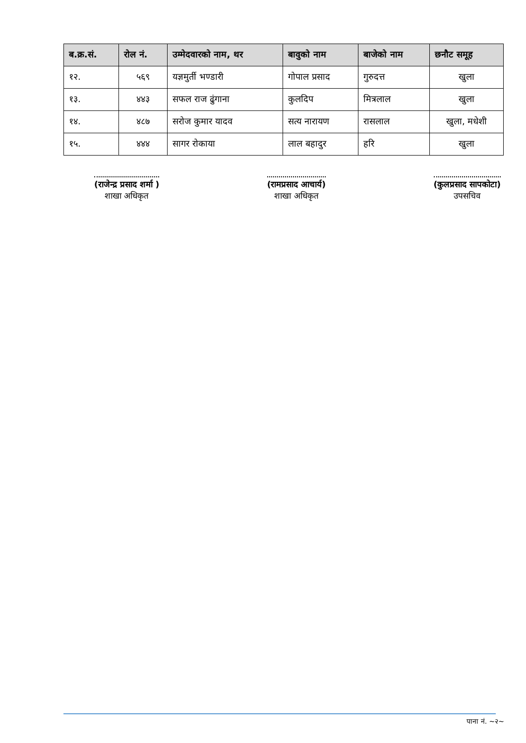| ब.क्र.सं. | रोल नं. | उम्मेदवारको नाम, थर | बावुको नाम | बाजेको नाम | छनौट समूह |
| --- | --- | --- | --- | --- | --- |
| १२. | ५६९ | यज्ञमुर्ती भण्डारी | गोपाल प्रसाद | गुरुदत्त | खुला |
| १३. | ४४३ | सफल राज ढुंगाना | कुलदिप | मित्रलाल | खुला |
| १४. | ४८७ | सरोज कुमार यादव | सत्य नारायण | रासलाल | खुला, मधेशी |
| १५. | ४४४ | सागर रोकाया | लाल बहादुर | हरि | खुला |
(राजेन्द्र प्रसाद शर्मा )
शाखा अधिकृत
(रामप्रसाद आचार्य)
शाखा अधिकृत
(कुलप्रसाद सापकोटा)
उपसचिव
पाना नं. ~२~